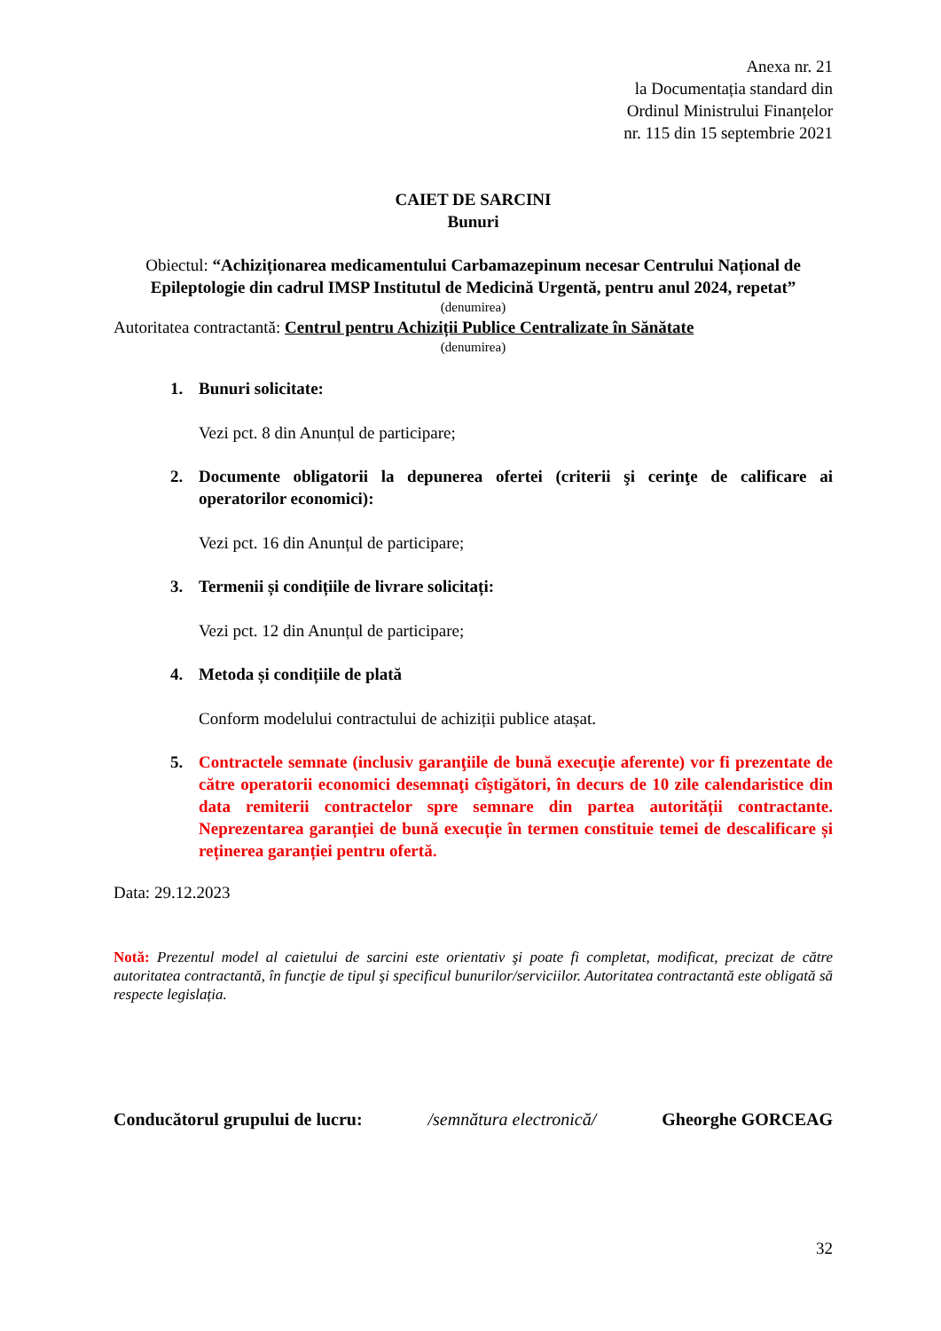Anexa nr. 21
la Documentația standard din
Ordinul Ministrului Finanțelor
nr. 115 din 15 septembrie 2021
CAIET DE SARCINI
Bunuri
Obiectul: “Achiziționarea medicamentului Carbamazepinum necesar Centrului Național de Epileptologie din cadrul IMSP Institutul de Medicină Urgentă, pentru anul 2024, repetat”
(denumirea)
Autoritatea contractantă: Centrul pentru Achiziții Publice Centralizate în Sănătate
(denumirea)
1. Bunuri solicitate:
Vezi pct. 8 din Anunțul de participare;
2. Documente obligatorii la depunerea ofertei (criterii şi cerinţe de calificare ai operatorilor economici):
Vezi pct. 16 din Anunțul de participare;
3. Termenii și condițiile de livrare solicitați:
Vezi pct. 12 din Anunțul de participare;
4. Metoda și condițiile de plată
Conform modelului contractului de achiziții publice atașat.
5. Contractele semnate (inclusiv garanţiile de bună execuţie aferente) vor fi prezentate de către operatorii economici desemnaţi cîştigători, în decurs de 10 zile calendaristice din data remiterii contractelor spre semnare din partea autorității contractante. Neprezentarea garanției de bună execuție în termen constituie temei de descalificare și reținerea garanției pentru ofertă.
Data: 29.12.2023
Notă: Prezentul model al caietului de sarcini este orientativ şi poate fi completat, modificat, precizat de către autoritatea contractantă, în funcţie de tipul şi specificul bunurilor/serviciilor. Autoritatea contractantă este obligată să respecte legislația.
Conducătorul grupului de lucru: /semnătura electronică/ Gheorghe GORCEAG
32